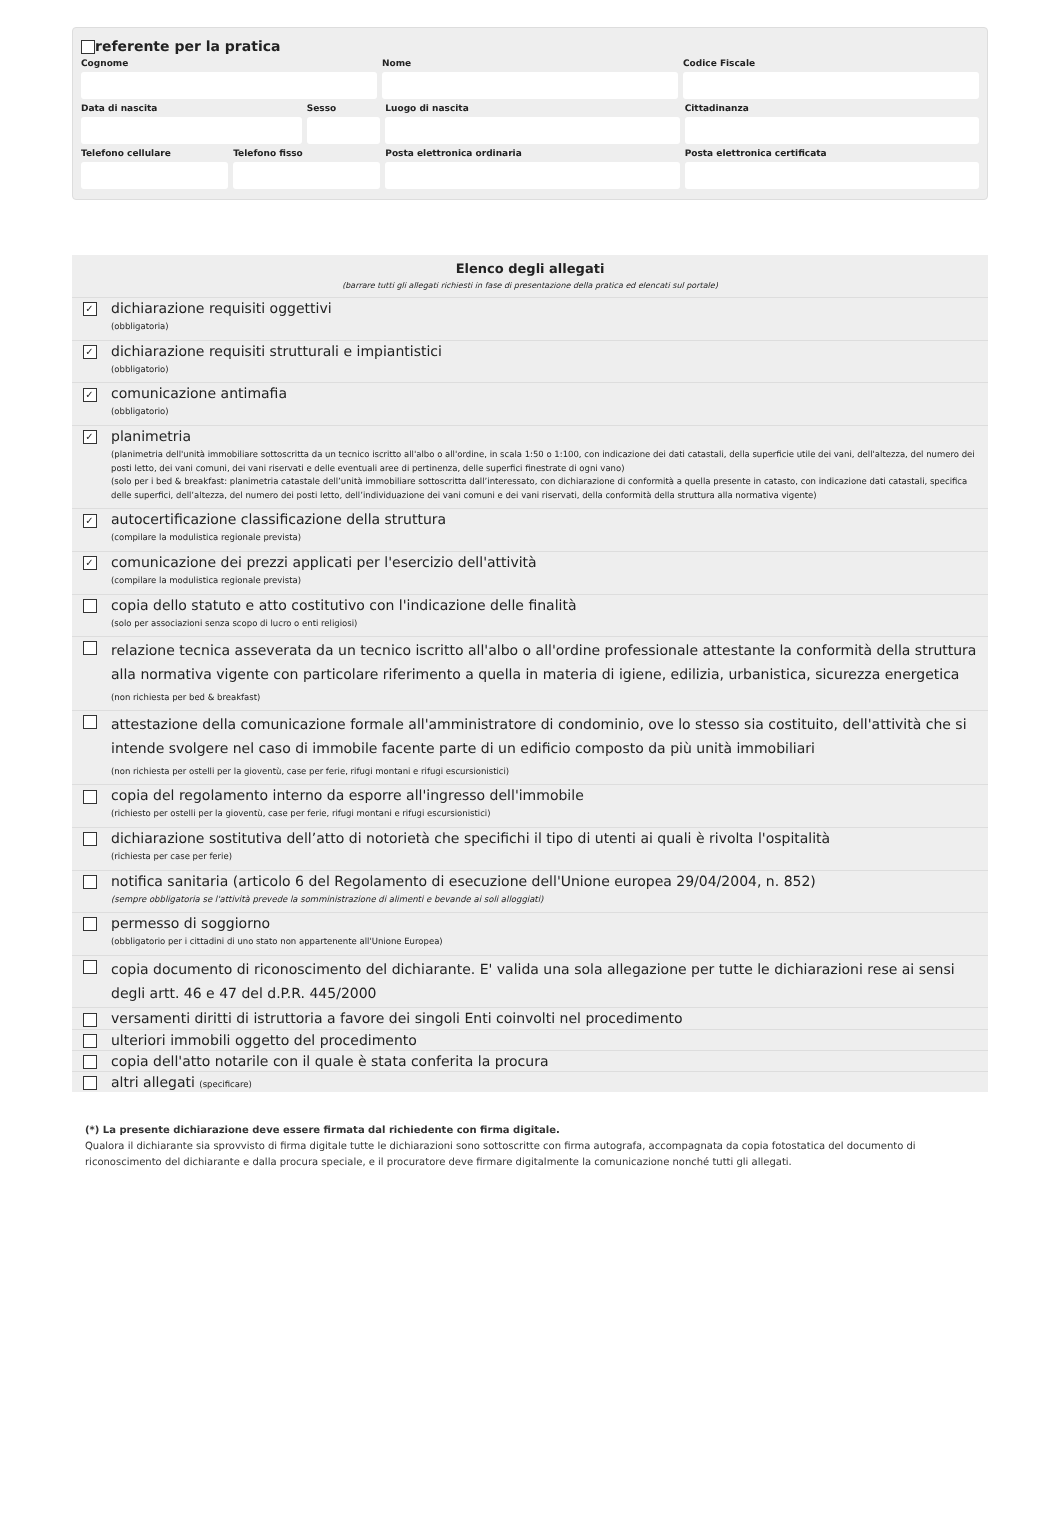referente per la pratica
Cognome Nome Codice Fiscale
Data di nascita Sesso Luogo di nascita Cittadinanza
Telefono cellulare Telefono fisso Posta elettronica ordinaria Posta elettronica certificata
| Elenco degli allegati (barrare tutti gli allegati richiesti in fase di presentazione della pratica ed elencati sul portale) | |
| --- | --- |
| ✓ | dichiarazione requisiti oggettivi (obbligatoria) |
| ✓ | dichiarazione requisiti strutturali e impiantistici (obbligatorio) |
| ✓ | comunicazione antimafia (obbligatorio) |
| ✓ | planimetria (planimetria dell'unità immobiliare sottoscritta da un tecnico iscritto all'albo o all'ordine, in scala 1:50 o 1:100, con indicazione dei dati catastali, della superficie utile dei vani, dell'altezza, del numero dei posti letto, dei vani comuni, dei vani riservati e delle eventuali aree di pertinenza, delle superfici finestrate di ogni vano) (solo per i bed & breakfast: planimetria catastale dell’unità immobiliare sottoscritta dall’interessato, con dichiarazione di conformità a quella presente in catasto, con indicazione dati catastali, specifica delle superfici, dell’altezza, del numero dei posti letto, dell’individuazione dei vani comuni e dei vani riservati, della conformità della struttura alla normativa vigente) |
| ✓ | autocertificazione classificazione della struttura (compilare la modulistica regionale prevista) |
| ✓ | comunicazione dei prezzi applicati per l'esercizio dell'attività (compilare la modulistica regionale prevista) |
| | copia dello statuto e atto costitutivo con l'indicazione delle finalità (solo per associazioni senza scopo di lucro o enti religiosi) |
| | relazione tecnica asseverata da un tecnico iscritto all'albo o all'ordine professionale attestante la conformità della struttura alla normativa vigente con particolare riferimento a quella in materia di igiene, edilizia, urbanistica, sicurezza energetica (non richiesta per bed & breakfast) |
| | attestazione della comunicazione formale all'amministratore di condominio, ove lo stesso sia costituito, dell'attività che si intende svolgere nel caso di immobile facente parte di un edificio composto da più unità immobiliari (non richiesta per ostelli per la gioventù, case per ferie, rifugi montani e rifugi escursionistici) |
| | copia del regolamento interno da esporre all'ingresso dell'immobile (richiesto per ostelli per la gioventù, case per ferie, rifugi montani e rifugi escursionistici) |
| | dichiarazione sostitutiva dell’atto di notorietà che specifichi il tipo di utenti ai quali è rivolta l'ospitalità (richiesta per case per ferie) |
| | notifica sanitaria (articolo 6 del Regolamento di esecuzione dell'Unione europea 29/04/2004, n. 852) (sempre obbligatoria se l'attività prevede la somministrazione di alimenti e bevande ai soli alloggiati) |
| | permesso di soggiorno (obbligatorio per i cittadini di uno stato non appartenente all'Unione Europea) |
| | copia documento di riconoscimento del dichiarante. E' valida una sola allegazione per tutte le dichiarazioni rese ai sensi degli artt. 46 e 47 del d.P.R. 445/2000 |
| | versamenti diritti di istruttoria a favore dei singoli Enti coinvolti nel procedimento |
| | ulteriori immobili oggetto del procedimento |
| | copia dell'atto notarile con il quale è stata conferita la procura |
| | altri allegati (specificare) |
(*) La presente dichiarazione deve essere firmata dal richiedente con firma digitale.
Qualora il dichiarante sia sprovvisto di firma digitale tutte le dichiarazioni sono sottoscritte con firma autografa, accompagnata da copia fotostatica del documento di riconoscimento del dichiarante e dalla procura speciale, e il procuratore deve firmare digitalmente la comunicazione nonché tutti gli allegati.